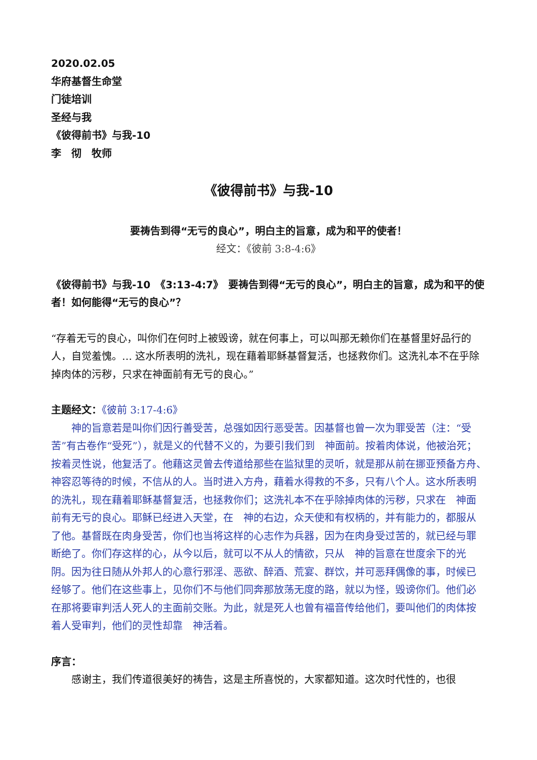2020.02.05
华府基督生命堂
门徒培训
圣经与我
《彼得前书》与我-10
李　彻　牧师
《彼得前书》与我-10
要祷告到得“无亏的良心”，明白主的旨意，成为和平的使者！
经文：《彼前 3:8-4:6》
《彼得前书》与我-10　《3:13-4:7》　要祷告到得“无亏的良心”，明白主的旨意，成为和平的使者！如何能得“无亏的良心”？
“存着无亏的良心，叫你们在何时上被毁谤，就在何事上，可以叫那无赖你们在基督里好品行的人，自觉羞愧。… 这水所表明的洗礼，现在藉着耶稣基督复活，也拯救你们。这洗礼本不在乎除掉肉体的污秽，只求在神面前有无亏的良心。”
主题经文：《彼前 3:17-4:6》
神的旨意若是叫你们因行善受苦，总强如因行恶受苦。因基督也曾一次为罪受苦（注：“受苦”有古卷作“受死”），就是义的代替不义的，为要引我们到　神面前。按着肉体说，他被治死；按着灵性说，他复活了。他藉这灵曾去传道给那些在监狱里的灵听，就是那从前在挪亚预备方舟、　神容忍等待的时候，不信从的人。当时进入方舟，藉着水得救的不多，只有八个人。这水所表明的洗礼，现在藉着耶稣基督复活，也拯救你们；这洗礼本不在乎除掉肉体的污秽，只求在　神面前有无亏的良心。耶稣已经进入天堂，在　神的右边，众天使和有权柄的，并有能力的，都服从了他。基督既在肉身受苦，你们也当将这样的心志作为兵器，因为在肉身受过苦的，就已经与罪断绝了。你们存这样的心，从今以后，就可以不从人的情欲，只从　神的旨意在世度余下的光阴。因为往日随从外邦人的心意行邪淫、恶欲、醉酒、荒宴、群饮，并可恶拜偶像的事，时候已经够了。他们在这些事上，见你们不与他们同奔那放荡无度的路，就以为怪，毁谤你们。他们必在那将要审判活人死人的主面前交账。为此，就是死人也曾有福音传给他们，要叫他们的肉体按着人受审判，他们的灵性却靠　神活着。
序言：
感谢主，我们传道很美好的祷告，这是主所喜悦的，大家都知道。这次时代性的，也很